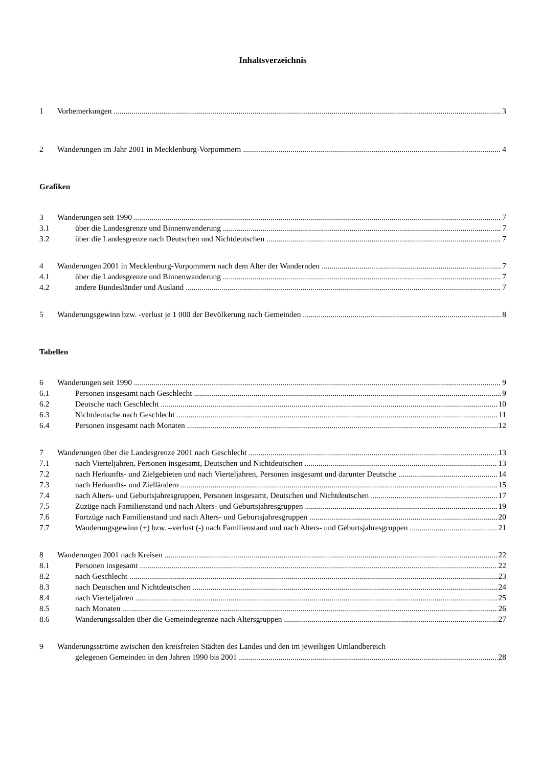Inhaltsverzeichnis
1 Vorbemerkungen 3
2 Wanderungen im Jahr 2001 in Mecklenburg-Vorpommern 4
Grafiken
3 Wanderungen seit 1990 7
3.1 über die Landesgrenze und Binnenwanderung 7
3.2 über die Landesgrenze nach Deutschen und Nichtdeutschen 7
4 Wanderungen 2001 in Mecklenburg-Vorpommern nach dem Alter der Wandernden 7
4.1 über die Landesgrenze und Binnenwanderung 7
4.2 andere Bundesländer und Ausland 7
5 Wanderungsgewinn bzw. -verlust je 1 000 der Bevölkerung nach Gemeinden 8
Tabellen
6 Wanderungen seit 1990 9
6.1 Personen insgesamt nach Geschlecht 9
6.2 Deutsche nach Geschlecht 10
6.3 Nichtdeutsche nach Geschlecht 11
6.4 Personen insgesamt nach Monaten 12
7 Wanderungen über die Landesgrenze 2001 nach Geschlecht 13
7.1 nach Vierteljahren, Personen insgesamt, Deutschen und Nichtdeutschen 13
7.2 nach Herkunfts- und Zielgebieten und nach Vierteljahren, Personen insgesamt und darunter Deutsche 14
7.3 nach Herkunfts- und Zielländern 15
7.4 nach Alters- und Geburtsjahresgruppen, Personen insgesamt, Deutschen und Nichtdeutschen 17
7.5 Zuzüge nach Familienstand und nach Alters- und Geburtsjahresgruppen 19
7.6 Fortzüge nach Familienstand und nach Alters- und Geburtsjahresgruppen 20
7.7 Wanderungsgewinn (+) bzw. –verlust (-) nach Familienstand und nach Alters- und Geburtsjahresgruppen 21
8 Wanderungen 2001 nach Kreisen 22
8.1 Personen insgesamt 22
8.2 nach Geschlecht 23
8.3 nach Deutschen und Nichtdeutschen 24
8.4 nach Vierteljahren 25
8.5 nach Monaten 26
8.6 Wanderungssalden über die Gemeindegrenze nach Altersgruppen 27
9 Wanderungsströme zwischen den kreisfreien Städten des Landes und den im jeweiligen Umlandbereich
gelegenen Gemeinden in den Jahren 1990 bis 2001 28